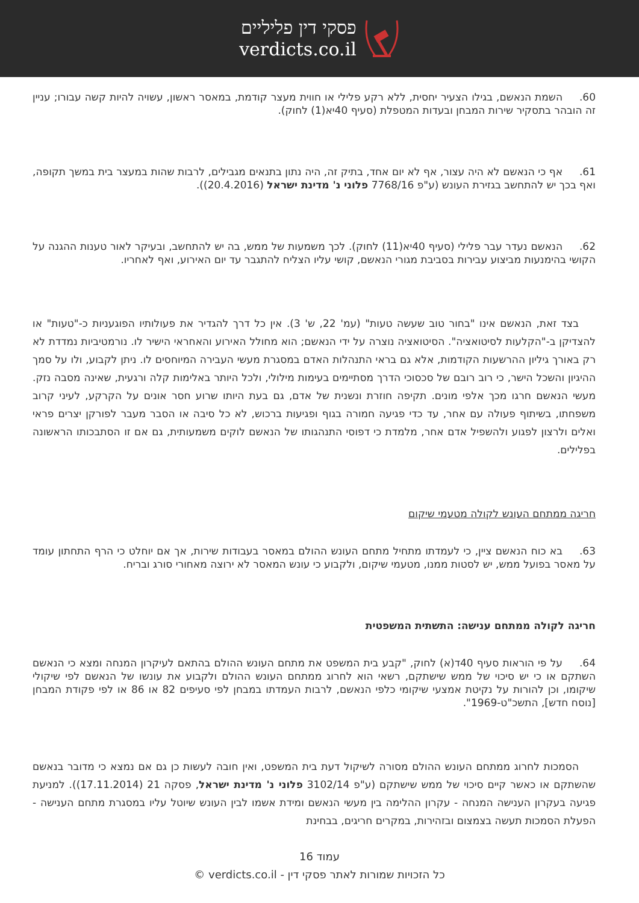פסקי דין פליליים
verdicts.co.il
60. השמת הנאשם, בגילו הצעיר יחסית, ללא רקע פלילי או חווית מעצר קודמת, במאסר ראשון, עשויה להיות קשה עבורו; עניין זה הובהר בתסקיר שירות המבחן ובעדות המטפלת (סעיף 40יא(1) לחוק).
61. אף כי הנאשם לא היה עצור, אף לא יום אחד, בתיק זה, היה נתון בתנאים מגבילים, לרבות שהות במעצר בית במשך תקופה, ואף בכך יש להתחשב בגזירת העונש (ע"פ 7768/16 פלוני נ' מדינת ישראל (20.4.2016)).
62. הנאשם נעדר עבר פלילי (סעיף 40יא(11) לחוק). לכך משמעות של ממש, בה יש להתחשב, ובעיקר לאור טענות ההגנה על הקושי בהימנעות מביצוע עבירות בסביבת מגורי הנאשם, קושי עליו הצליח להתגבר עד יום האירוע, ואף לאחריו.
בצד זאת, הנאשם אינו "בחור טוב שעשה טעות" (עמ' 22, ש' 3). אין כל דרך להגדיר את פעולותיו הפוגעניות כ-"טעות" או להצדיקן ב-"הקלעות לסיטואציה". הסיטואציה נוצרה על ידי הנאשם; הוא מחולל האירוע והאחראי הישיר לו. נורמטיביות נמדדת לא רק באורך גיליון ההרשעות הקודמות, אלא גם בראי התנהלות האדם במסגרת מעשי העבירה המיוחסים לו. ניתן לקבוע, ולו על סמך ההיגיון והשכל הישר, כי רוב רובם של סכסוכי הדרך מסתיימים בעימות מילולי, ולכל היותר באלימות קלה ורגעית, שאינה מסבה נזק. מעשי הנאשם חרגו מכך אלפי מונים. תקיפה חוזרת ונשנית של אדם, גם בעת היותו שרוע חסר אונים על הקרקע, לעיני קרוב משפחתו, בשיתוף פעולה עם אחר, עד כדי פגיעה חמורה בגוף ופגיעות ברכוש, לא כל סיבה או הסבר מעבר לפורקן יצרים פראי ואלים ולרצון לפגוע ולהשפיל אדם אחר, מלמדת כי דפוסי התנהגותו של הנאשם לוקים משמעותית, גם אם זו הסתבכותו הראשונה בפלילים.
חריגה ממתחם העונש לקולה מטעמי שיקום
63. בא כוח הנאשם ציין, כי לעמדתו מתחיל מתחם העונש ההולם במאסר בעבודות שירות, אך אם יוחלט כי הרף התחתון עומד על מאסר בפועל ממש, יש לסטות ממנו, מטעמי שיקום, ולקבוע כי עונש המאסר לא ירוצה מאחורי סורג ובריח.
חריגה לקולה ממתחם ענישה: התשתית המשפטית
64. על פי הוראות סעיף 40ד(א) לחוק, "קבע בית המשפט את מתחם העונש ההולם בהתאם לעיקרון המנחה ומצא כי הנאשם השתקם או כי יש סיכוי של ממש שישתקם, רשאי הוא לחרוג ממתחם העונש ההולם ולקבוע את עונשו של הנאשם לפי שיקולי שיקומו, וכן להורות על נקיטת אמצעי שיקומי כלפי הנאשם, לרבות העמדתו במבחן לפי סעיפים 82 או 86 או לפי פקודת המבחן [נוסח חדש], התשכ"ט-1969".
הסמכות לחרוג ממתחם העונש ההולם מסורה לשיקול דעת בית המשפט, ואין חובה לעשות כן גם אם נמצא כי מדובר בנאשם שהשתקם או כאשר קיים סיכוי של ממש שישתקם (ע"פ 3102/14 פלוני נ' מדינת ישראל, פסקה 21 (17.11.2014)). למניעת פגיעה בעקרון הענישה המנחה - עקרון ההלימה בין מעשי הנאשם ומידת אשמו לבין העונש שיוטל עליו במסגרת מתחם הענישה - הפעלת הסמכות תעשה בצמצום ובזהירות, במקרים חריגים, בבחינת
עמוד 16
כל הזכויות שמורות לאתר פסקי דין - verdicts.co.il ©